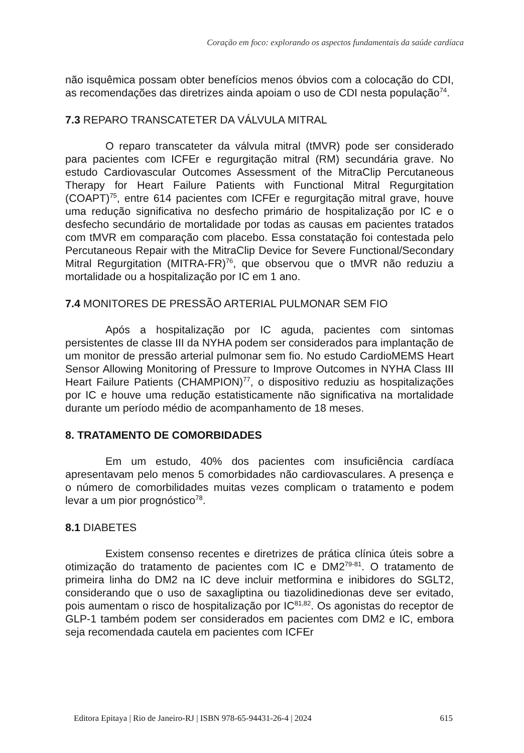Coração em foco: explorando os aspectos fundamentais da saúde cardíaca
não isquêmica possam obter benefícios menos óbvios com a colocação do CDI, as recomendações das diretrizes ainda apoiam o uso de CDI nesta população<sup>74</sup>.
7.3 REPARO TRANSCATETER DA VÁLVULA MITRAL
O reparo transcateter da válvula mitral (tMVR) pode ser considerado para pacientes com ICFEr e regurgitação mitral (RM) secundária grave. No estudo Cardiovascular Outcomes Assessment of the MitraClip Percutaneous Therapy for Heart Failure Patients with Functional Mitral Regurgitation (COAPT)<sup>75</sup>, entre 614 pacientes com ICFEr e regurgitação mitral grave, houve uma redução significativa no desfecho primário de hospitalização por IC e o desfecho secundário de mortalidade por todas as causas em pacientes tratados com tMVR em comparação com placebo. Essa constatação foi contestada pelo Percutaneous Repair with the MitraClip Device for Severe Functional/Secondary Mitral Regurgitation (MITRA-FR)<sup>76</sup>, que observou que o tMVR não reduziu a mortalidade ou a hospitalização por IC em 1 ano.
7.4 MONITORES DE PRESSÃO ARTERIAL PULMONAR SEM FIO
Após a hospitalização por IC aguda, pacientes com sintomas persistentes de classe III da NYHA podem ser considerados para implantação de um monitor de pressão arterial pulmonar sem fio. No estudo CardioMEMS Heart Sensor Allowing Monitoring of Pressure to Improve Outcomes in NYHA Class III Heart Failure Patients (CHAMPION)<sup>77</sup>, o dispositivo reduziu as hospitalizações por IC e houve uma redução estatisticamente não significativa na mortalidade durante um período médio de acompanhamento de 18 meses.
8. TRATAMENTO DE COMORBIDADES
Em um estudo, 40% dos pacientes com insuficiência cardíaca apresentavam pelo menos 5 comorbidades não cardiovasculares. A presença e o número de comorbilidades muitas vezes complicam o tratamento e podem levar a um pior prognóstico<sup>78</sup>.
8.1 DIABETES
Existem consenso recentes e diretrizes de prática clínica úteis sobre a otimização do tratamento de pacientes com IC e DM2<sup>79-81</sup>. O tratamento de primeira linha do DM2 na IC deve incluir metformina e inibidores do SGLT2, considerando que o uso de saxagliptina ou tiazolidinedionas deve ser evitado, pois aumentam o risco de hospitalização por IC<sup>81,82</sup>. Os agonistas do receptor de GLP-1 também podem ser considerados em pacientes com DM2 e IC, embora seja recomendada cautela em pacientes com ICFEr
Editora Epitaya | Rio de Janeiro-RJ | ISBN 978-65-94431-26-4 | 2024 615